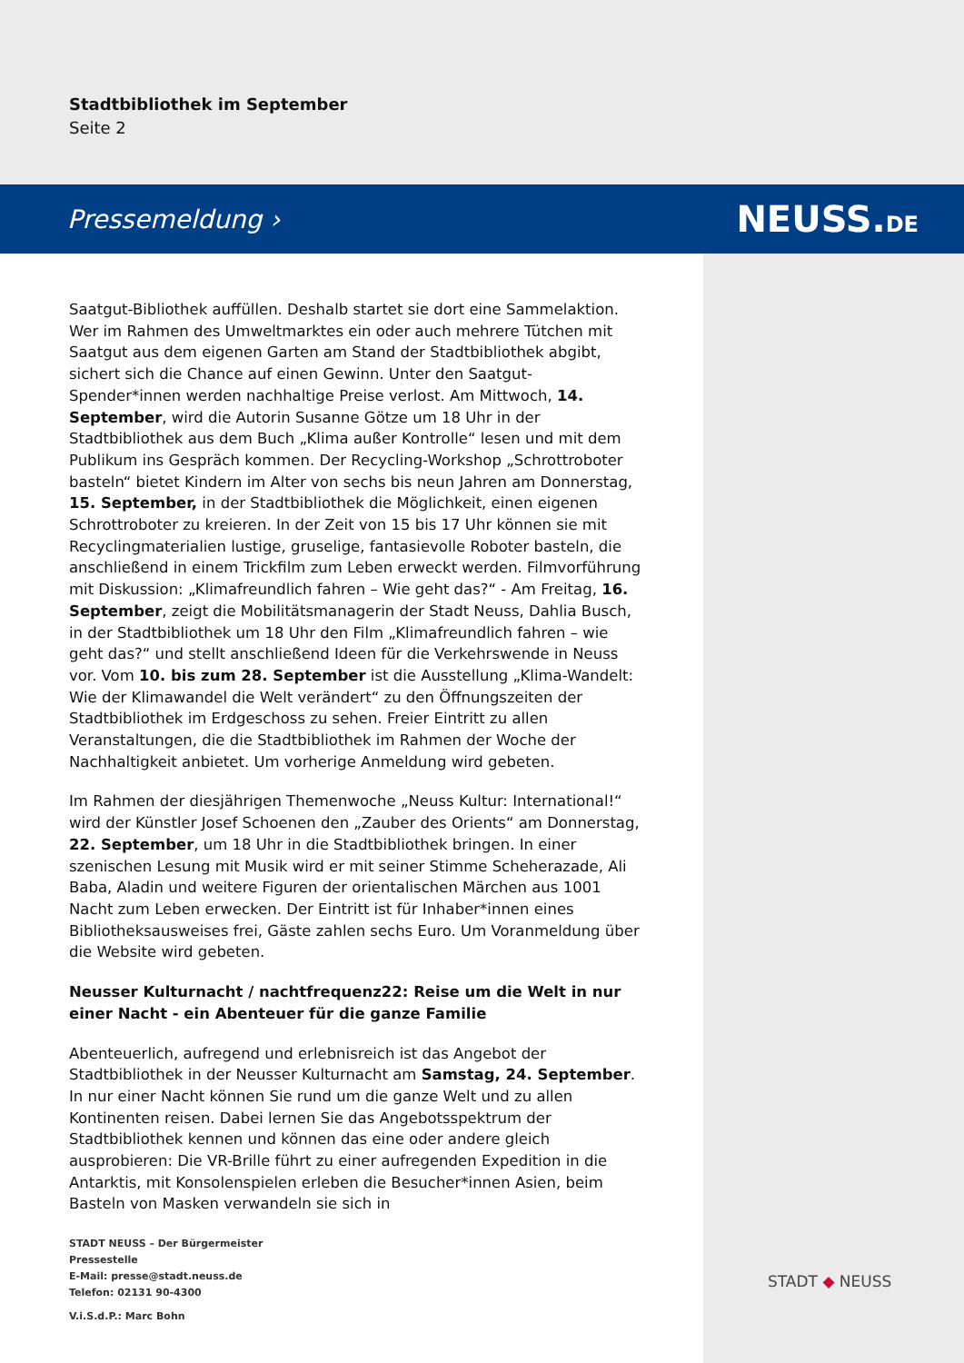Stadtbibliothek im September
Seite 2
Pressemeldung › NEUSS.DE
Saatgut-Bibliothek auffüllen. Deshalb startet sie dort eine Sammelaktion. Wer im Rahmen des Umweltmarktes ein oder auch mehrere Tütchen mit Saatgut aus dem eigenen Garten am Stand der Stadtbibliothek abgibt, sichert sich die Chance auf einen Gewinn. Unter den Saatgut-Spender*innen werden nachhaltige Preise verlost. Am Mittwoch, 14. September, wird die Autorin Susanne Götze um 18 Uhr in der Stadtbibliothek aus dem Buch „Klima außer Kontrolle“ lesen und mit dem Publikum ins Gespräch kommen. Der Recycling-Workshop „Schrottroboter basteln“ bietet Kindern im Alter von sechs bis neun Jahren am Donnerstag, 15. September, in der Stadtbibliothek die Möglichkeit, einen eigenen Schrottroboter zu kreieren. In der Zeit von 15 bis 17 Uhr können sie mit Recyclingmaterialien lustige, gruselige, fantasievolle Roboter basteln, die anschließend in einem Trickfilm zum Leben erweckt werden. Filmvorführung mit Diskussion: „Klimafreundlich fahren – Wie geht das?“ - Am Freitag, 16. September, zeigt die Mobilitätsmanagerin der Stadt Neuss, Dahlia Busch, in der Stadtbibliothek um 18 Uhr den Film „Klimafreundlich fahren – wie geht das?“ und stellt anschließend Ideen für die Verkehrswende in Neuss vor. Vom 10. bis zum 28. September ist die Ausstellung „Klima-Wandelt: Wie der Klimawandel die Welt verändert“ zu den Öffnungszeiten der Stadtbibliothek im Erdgeschoss zu sehen. Freier Eintritt zu allen Veranstaltungen, die die Stadtbibliothek im Rahmen der Woche der Nachhaltigkeit anbietet. Um vorherige Anmeldung wird gebeten.
Im Rahmen der diesjährigen Themenwoche „Neuss Kultur: International!“ wird der Künstler Josef Schoenen den „Zauber des Orients“ am Donnerstag, 22. September, um 18 Uhr in die Stadtbibliothek bringen. In einer szenischen Lesung mit Musik wird er mit seiner Stimme Scheherazade, Ali Baba, Aladin und weitere Figuren der orientalischen Märchen aus 1001 Nacht zum Leben erwecken. Der Eintritt ist für Inhaber*innen eines Bibliotheksausweises frei, Gäste zahlen sechs Euro. Um Voranmeldung über die Website wird gebeten.
Neusser Kulturnacht / nachtfrequenz22: Reise um die Welt in nur einer Nacht - ein Abenteuer für die ganze Familie
Abenteuerlich, aufregend und erlebnisreich ist das Angebot der Stadtbibliothek in der Neusser Kulturnacht am Samstag, 24. September. In nur einer Nacht können Sie rund um die ganze Welt und zu allen Kontinenten reisen. Dabei lernen Sie das Angebotsspektrum der Stadtbibliothek kennen und können das eine oder andere gleich ausprobieren: Die VR-Brille führt zu einer aufregenden Expedition in die Antarktis, mit Konsolenspielen erleben die Besucher*innen Asien, beim Basteln von Masken verwandeln sie sich in
STADT NEUSS – Der Bürgermeister
Pressestelle
E-Mail: presse@stadt.neuss.de
Telefon: 02131 90-4300
V.i.S.d.P.: Marc Bohn
STADT ◆ NEUSS